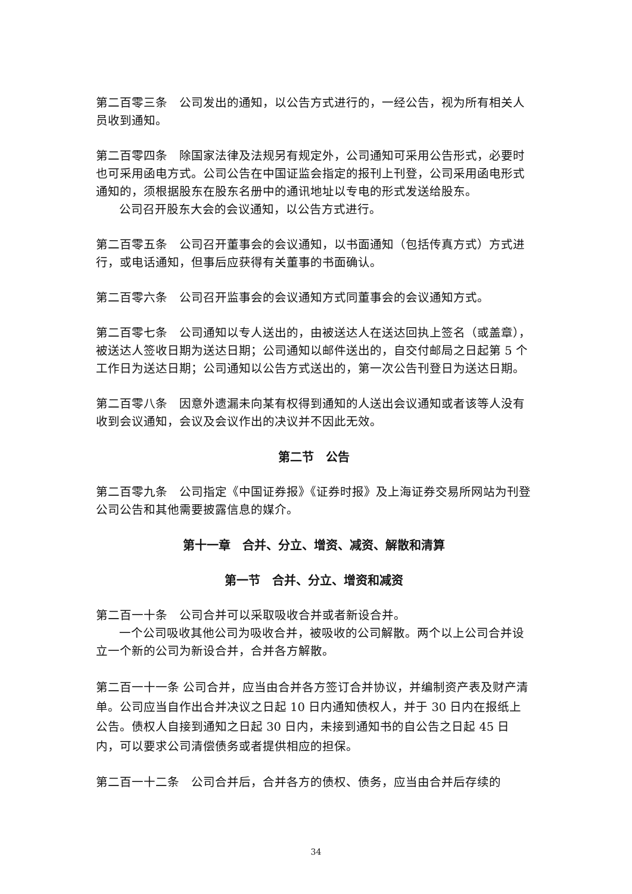第二百零三条　公司发出的通知，以公告方式进行的，一经公告，视为所有相关人员收到通知。
第二百零四条　除国家法律及法规另有规定外，公司通知可采用公告形式，必要时也可采用函电方式。公司公告在中国证监会指定的报刊上刊登，公司采用函电形式通知的，须根据股东在股东名册中的通讯地址以专电的形式发送给股东。
公司召开股东大会的会议通知，以公告方式进行。
第二百零五条　公司召开董事会的会议通知，以书面通知（包括传真方式）方式进行，或电话通知，但事后应获得有关董事的书面确认。
第二百零六条　公司召开监事会的会议通知方式同董事会的会议通知方式。
第二百零七条　公司通知以专人送出的，由被送达人在送达回执上签名（或盖章），被送达人签收日期为送达日期；公司通知以邮件送出的，自交付邮局之日起第 5 个工作日为送达日期；公司通知以公告方式送出的，第一次公告刊登日为送达日期。
第二百零八条　因意外遗漏未向某有权得到通知的人送出会议通知或者该等人没有收到会议通知，会议及会议作出的决议并不因此无效。
第二节　公告
第二百零九条　公司指定《中国证券报》《证券时报》及上海证券交易所网站为刊登公司公告和其他需要披露信息的媒介。
第十一章　合并、分立、增资、减资、解散和清算
第一节　合并、分立、增资和减资
第二百一十条　公司合并可以采取吸收合并或者新设合并。
一个公司吸收其他公司为吸收合并，被吸收的公司解散。两个以上公司合并设立一个新的公司为新设合并，合并各方解散。
第二百一十一条 公司合并，应当由合并各方签订合并协议，并编制资产表及财产清单。公司应当自作出合并决议之日起 10 日内通知债权人，并于 30 日内在报纸上公告。债权人自接到通知之日起 30 日内，未接到通知书的自公告之日起 45 日内，可以要求公司清偿债务或者提供相应的担保。
第二百一十二条　公司合并后，合并各方的债权、债务，应当由合并后存续的
34